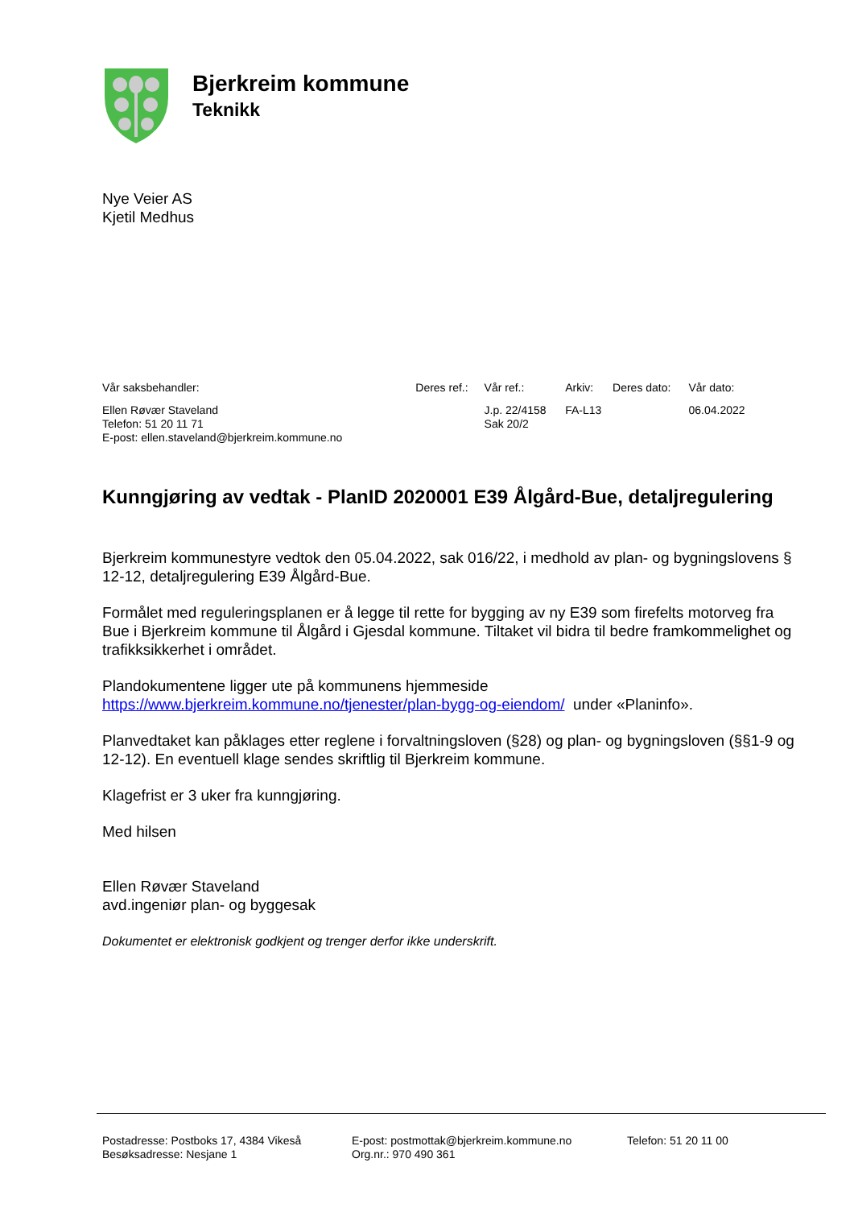Bjerkreim kommune
Teknikk
Nye Veier AS
Kjetil Medhus
| Vår saksbehandler: | Deres ref.: | Vår ref.: | Arkiv: | Deres dato: | Vår dato: |
| --- | --- | --- | --- | --- | --- |
| Ellen Røvær Staveland Telefon: 51 20 11 71 E-post: ellen.staveland@bjerkreim.kommune.no | | J.p. 22/4158 Sak 20/2 | FA-L13 | | 06.04.2022 |
Kunngjøring av vedtak - PlanID 2020001 E39 Ålgård-Bue, detaljregulering
Bjerkreim kommunestyre vedtok den 05.04.2022, sak 016/22, i medhold av plan- og bygningslovens § 12-12, detaljregulering E39 Ålgård-Bue.
Formålet med reguleringsplanen er å legge til rette for bygging av ny E39 som firefelts motorveg fra Bue i Bjerkreim kommune til Ålgård i Gjesdal kommune. Tiltaket vil bidra til bedre framkommelighet og trafikksikkerhet i området.
Plandokumentene ligger ute på kommunens hjemmeside
https://www.bjerkreim.kommune.no/tjenester/plan-bygg-og-eiendom/ under «Planinfo».
Planvedtaket kan påklages etter reglene i forvaltningsloven (§28) og plan- og bygningsloven (§§1-9 og 12-12). En eventuell klage sendes skriftlig til Bjerkreim kommune.
Klagefrist er 3 uker fra kunngjøring.
Med hilsen
Ellen Røvær Staveland
avd.ingeniør plan- og byggesak
Dokumentet er elektronisk godkjent og trenger derfor ikke underskrift.
Postadresse: Postboks 17, 4384 Vikeså
Besøksadresse: Nesjane 1
E-post: postmottak@bjerkreim.kommune.no
Org.nr.: 970 490 361
Telefon: 51 20 11 00